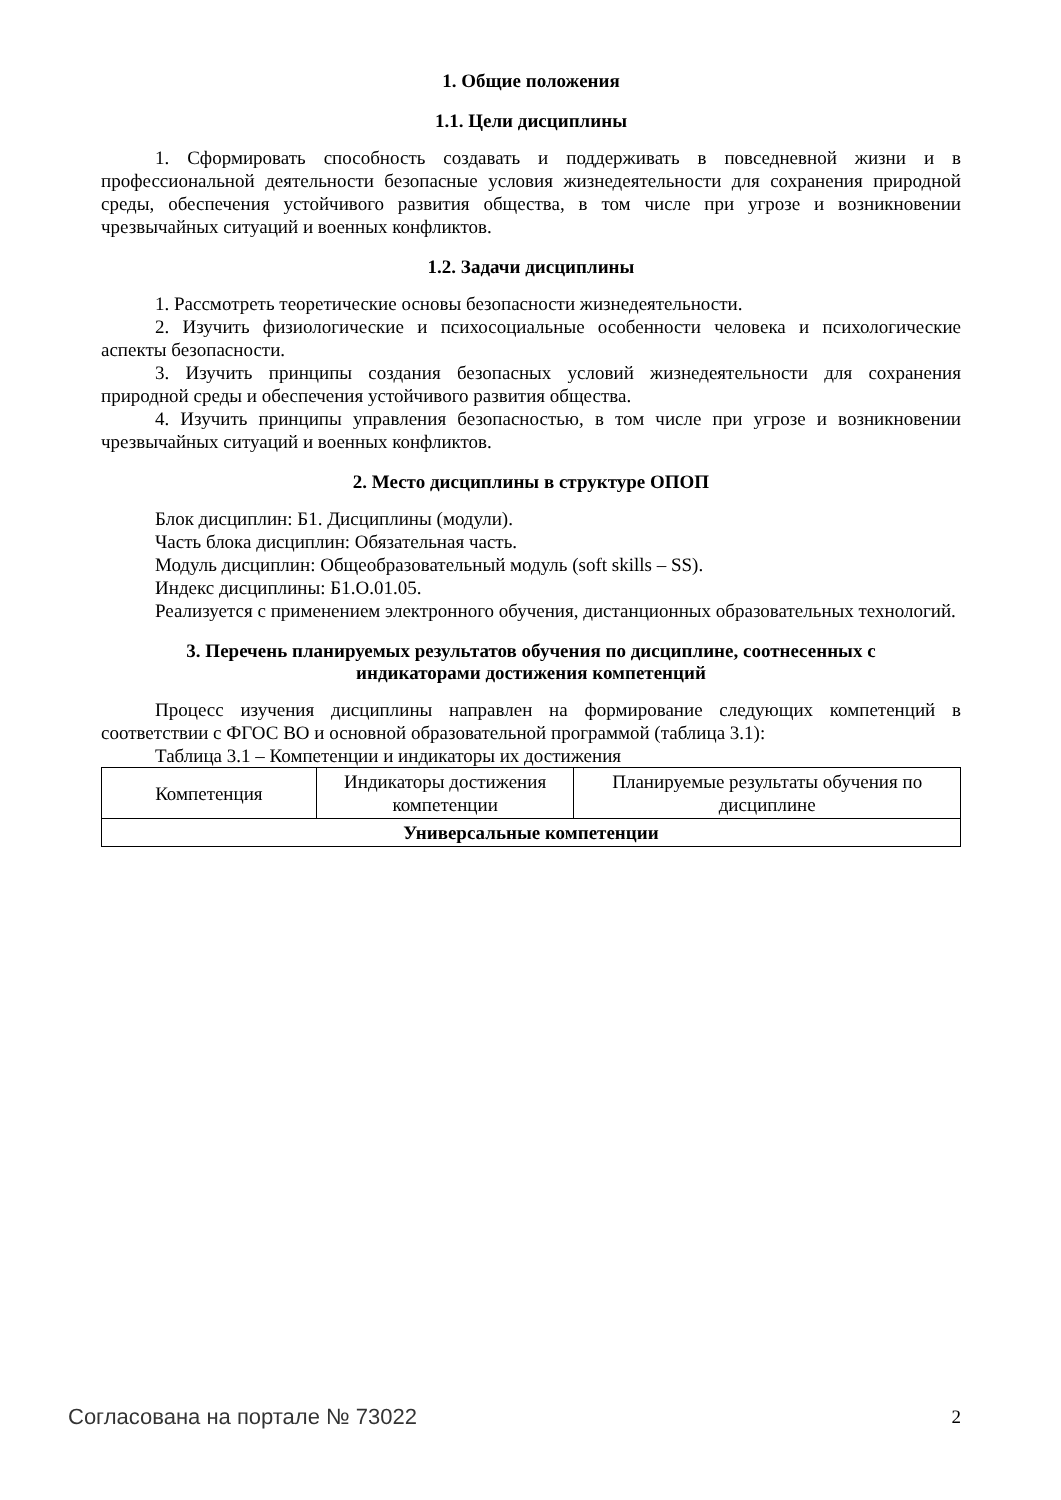1. Общие положения
1.1. Цели дисциплины
1. Сформировать способность создавать и поддерживать в повседневной жизни и в профессиональной деятельности безопасные условия жизнедеятельности для сохранения природной среды, обеспечения устойчивого развития общества, в том числе при угрозе и возникновении чрезвычайных ситуаций и военных конфликтов.
1.2. Задачи дисциплины
1. Рассмотреть теоретические основы безопасности жизнедеятельности.
2. Изучить физиологические и психосоциальные особенности человека и психологические аспекты безопасности.
3. Изучить принципы создания безопасных условий жизнедеятельности для сохранения природной среды и обеспечения устойчивого развития общества.
4. Изучить принципы управления безопасностью, в том числе при угрозе и возникновении чрезвычайных ситуаций и военных конфликтов.
2. Место дисциплины в структуре ОПОП
Блок дисциплин: Б1. Дисциплины (модули).
Часть блока дисциплин: Обязательная часть.
Модуль дисциплин: Общеобразовательный модуль (soft skills – SS).
Индекс дисциплины: Б1.О.01.05.
Реализуется с применением электронного обучения, дистанционных образовательных технологий.
3. Перечень планируемых результатов обучения по дисциплине, соотнесенных с
индикаторами достижения компетенций
Процесс изучения дисциплины направлен на формирование следующих компетенций в соответствии с ФГОС ВО и основной образовательной программой (таблица 3.1):
Таблица 3.1 – Компетенции и индикаторы их достижения
| Компетенция | Индикаторы достижения компетенции | Планируемые результаты обучения по дисциплине |
| --- | --- | --- |
| Универсальные компетенции | | |
Согласована на портале № 73022 2